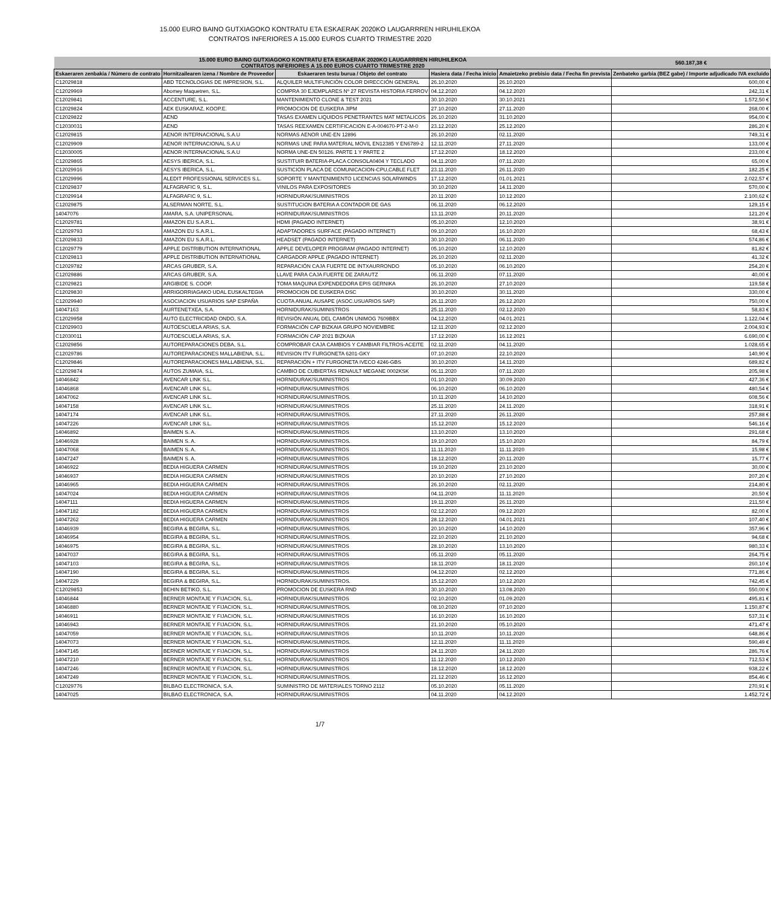15.000 EURO BAINO GUTXIAGOKO KONTRATU ETA ESKAERAK 2020KO LAUGARRREN HIRUHILEKOA
CONTRATOS INFERIORES A 15.000 EUROS CUARTO TRIMESTRE 2020
| 15.000 EURO BAINO GUTXIAGOKO KONTRATU ETA ESKAERAK 2020KO LAUGARRREN HIRUHILEKOA CONTRATOS INFERIORES A 15.000 EUROS CUARTO TRIMESTRE 2020 | | | | | 560.187,38 € |
| Eskaeraren zenbakia / Número de contrato | Hornitzailearen izena / Nombre de Proveedor | Eskaeraren testu burua / Objeto del contrato | Hasiera data / Fecha inicio | Amaietzeko prebisio data / Fecha fin prevista | Zenbateko garbia (BEZ gabe) / Importe adjudicado IVA excluido |
| C12029818 | ABD TECNOLOGIAS DE IMPRESION, S.L. | ALQUILER MULTIFUNCIÓN COLOR DIRECCIÓN GENERAL | 26.10.2020 | 26.10.2020 | 600,00 € |
| C12029969 | Abomey Maquetren, S.L. | COMPRA 30 EJEMPLARES Nº 27 REVISTA HISTORIA FERROV | 04.12.2020 | 04.12.2020 | 242,31 € |
| C12029841 | ACCENTURE, S.L. | MANTENIMIENTO CLONE & TEST 2021 | 30.10.2020 | 30.10.2021 | 1.572,50 € |
| C12029824 | AEK EUSKARAZ, KOOP.E. | PROMOCION DE EUSKERA JIPM | 27.10.2020 | 27.11.2020 | 268,00 € |
| C12029822 | AEND | TASAS EXAMEN LIQUIDOS PENETRANTES MAT METALICOS | 26.10.2020 | 31.10.2020 | 954,00 € |
| C12030031 | AEND | TASAS REEXAMEN CERTIFICACION E-A-004670-PT-2-M-0 | 23.12.2020 | 25.12.2020 | 286,20 € |
| C12029815 | AENOR INTERNACIONAL S.A.U | NORMAS AENOR UNE-EN 12896 | 26.10.2020 | 02.11.2020 | 749,31 € |
| C12029909 | AENOR INTERNACIONAL S.A.U | NORMAS UNE PARA MATERIAL MOVIL EN12385 Y EN6789-2 | 12.11.2020 | 27.11.2020 | 133,00 € |
| C12030005 | AENOR INTERNACIONAL S.A.U | NORMA UNE-EN 50126. PARTE 1 Y PARTE 2 | 17.12.2020 | 18.12.2020 | 233,00 € |
| C12029865 | AESYS IBERICA, S.L. | SUSTITUIR BATERIA-PLACA CONSOLA0404 Y TECLADO | 04.11.2020 | 07.11.2020 | 65,00 € |
| C12029916 | AESYS IBERICA, S.L. | SUSTICION PLACA DE COMUNICACION-CPU,CABLE FLET | 23.11.2020 | 26.11.2020 | 182,25 € |
| C12029996 | ALEDIT PROFESSIONAL SERVICES S.L. | SOPORTE Y MANTENIMIENTO LICENCIAS SOLARWINDS | 17.12.2020 | 01.01.2021 | 2.022,57 € |
| C12029837 | ALFAGRAFIC 9, S.L. | VINILOS PARA EXPOSITORES | 30.10.2020 | 14.11.2020 | 570,00 € |
| C12029914 | ALFAGRAFIC 9, S.L. | HORNIDURAK/SUMINISTROS | 20.11.2020 | 10.12.2020 | 2.100,62 € |
| C12029875 | ALSERMAN NORTE, S.L. | SUSTITUCION BATERIA A CONTADOR DE GAS | 06.11.2020 | 06.12.2020 | 129,15 € |
| 14047076 | AMARA, S.A. UNIPERSONAL | HORNIDURAK/SUMINISTROS | 13.11.2020 | 20.11.2020 | 121,20 € |
| C12029781 | AMAZON EU S.A.R.L. | HDMI (PAGADO INTERNET) | 05.10.2020 | 12.10.2020 | 38,91 € |
| C12029793 | AMAZON EU S.A.R.L. | ADAPTADORES SURFACE (PAGADO INTERNET) | 09.10.2020 | 16.10.2020 | 68,43 € |
| C12029833 | AMAZON EU S.A.R.L. | HEADSET (PAGADO INTERNET) | 30.10.2020 | 06.11.2020 | 574,86 € |
| C12029779 | APPLE DISTRIBUTION INTERNATIONAL | APPLE DEVELOPER PROGRAM (PAGADO INTERNET) | 05.10.2020 | 12.10.2020 | 81,82 € |
| C12029813 | APPLE DISTRIBUTION INTERNATIONAL | CARGADOR APPLE (PAGADO INTERNET) | 26.10.2020 | 02.11.2020 | 41,32 € |
| C12029782 | ARCAS GRUBER, S.A. | REPARACIÓN CAJA FUERTE DE INTXAURRONDO | 05.10.2020 | 06.10.2020 | 254,20 € |
| C12029886 | ARCAS GRUBER, S.A. | LLAVE PARA CAJA FUERTE DE ZARAUTZ | 06.11.2020 | 07.11.2020 | 40,00 € |
| C12029821 | ARGIBIDE S. COOP. | TOMA MAQUINA EXPENDEDORA EPIS GERNIKA | 26.10.2020 | 27.10.2020 | 119,58 € |
| C12029830 | ARRIGORRIAGAKO UDAL EUSKALTEGIA | PROMOCION DE EUSKERA DSC | 30.10.2020 | 30.11.2020 | 330,00 € |
| C12029940 | ASOCIACION USUARIOS SAP ESPAÑA | CUOTA ANUAL AUSAPE (ASOC.USUARIOS SAP) | 26.11.2020 | 26.12.2020 | 750,00 € |
| 14047163 | AURTENETXEA, S.A. | HORNIDURAK/SUMINISTROS | 25.11.2020 | 02.12.2020 | 58,83 € |
| C12029958 | AUTO ELECTRICIDAD ONDO, S.A. | REVISIÓN ANUAL DEL CAMIÓN UNIMOG 7609BBX | 04.12.2020 | 04.01.2021 | 1.122,04 € |
| C12029903 | AUTOESCUELA ARIAS, S.A. | FORMACIÓN CAP BIZKAIA GRUPO NOVIEMBRE | 12.11.2020 | 02.12.2020 | 2.004,93 € |
| C12030011 | AUTOESCUELA ARIAS, S.A. | FORMACIÓN CAP 2021 BIZKAIA | 17.12.2020 | 16.12.2021 | 6.690,00 € |
| C12029856 | AUTOREPARACIONES DEBA, S.L. | COMPROBAR CAJA CAMBIOS Y CAMBIAR FILTROS-ACEITE | 02.11.2020 | 04.11.2020 | 1.028,65 € |
| C12029786 | AUTOREPARACIONES MALLABIENA, S.L. | REVISION ITV FURGONETA 6201-GKY | 07.10.2020 | 22.10.2020 | 140,90 € |
| C12029846 | AUTOREPARACIONES MALLABIENA, S.L. | REPARACIÓN + ITV FURGONETA IVECO 4246-GBS | 30.10.2020 | 14.11.2020 | 689,82 € |
| C12029874 | AUTOS ZUMAIA, S.L. | CAMBIO DE CUBIERTAS RENAULT MEGANE 0002KSK | 06.11.2020 | 07.11.2020 | 205,98 € |
| 14046842 | AVENCAR LINK S.L. | HORNIDURAK/SUMINISTROS | 01.10.2020 | 30.09.2020 | 427,36 € |
| 14046868 | AVENCAR LINK S.L. | HORNIDURAK/SUMINISTROS | 06.10.2020 | 06.10.2020 | 480,54 € |
| 14047062 | AVENCAR LINK S.L. | HORNIDURAK/SUMINISTROS. | 10.11.2020 | 14.10.2020 | 608,56 € |
| 14047158 | AVENCAR LINK S.L. | HORNIDURAK/SUMINISTROS | 25.11.2020 | 24.11.2020 | 318,91 € |
| 14047174 | AVENCAR LINK S.L. | HORNIDURAK/SUMINISTROS. | 27.11.2020 | 26.11.2020 | 257,88 € |
| 14047226 | AVENCAR LINK S.L. | HORNIDURAK/SUMINISTROS | 15.12.2020 | 15.12.2020 | 546,16 € |
| 14046892 | BAIMEN S. A. | HORNIDURAK/SUMINISTROS | 13.10.2020 | 13.10.2020 | 291,68 € |
| 14046928 | BAIMEN S. A. | HORNIDURAK/SUMINISTROS. | 19.10.2020 | 15.10.2020 | 84,79 € |
| 14047068 | BAIMEN S. A. | HORNIDURAK/SUMINISTROS | 11.11.2020 | 11.11.2020 | 15,98 € |
| 14047247 | BAIMEN S. A. | HORNIDURAK/SUMINISTROS | 18.12.2020 | 20.11.2020 | 15,77 € |
| 14046922 | BEDIA HIGUERA CARMEN | HORNIDURAK/SUMINISTROS | 19.10.2020 | 23.10.2020 | 30,00 € |
| 14046937 | BEDIA HIGUERA CARMEN | HORNIDURAK/SUMINISTROS | 20.10.2020 | 27.10.2020 | 207,20 € |
| 14046965 | BEDIA HIGUERA CARMEN | HORNIDURAK/SUMINISTROS | 26.10.2020 | 02.11.2020 | 214,80 € |
| 14047024 | BEDIA HIGUERA CARMEN | HORNIDURAK/SUMINISTROS | 04.11.2020 | 11.11.2020 | 20,50 € |
| 14047111 | BEDIA HIGUERA CARMEN | HORNIDURAK/SUMINISTROS | 19.11.2020 | 26.11.2020 | 211,50 € |
| 14047182 | BEDIA HIGUERA CARMEN | HORNIDURAK/SUMINISTROS | 02.12.2020 | 09.12.2020 | 82,00 € |
| 14047262 | BEDIA HIGUERA CARMEN | HORNIDURAK/SUMINISTROS | 28.12.2020 | 04.01.2021 | 107,40 € |
| 14046939 | BEGIRA & BEGIRA, S.L. | HORNIDURAK/SUMINISTROS. | 20.10.2020 | 14.10.2020 | 357,96 € |
| 14046954 | BEGIRA & BEGIRA, S.L. | HORNIDURAK/SUMINISTROS. | 22.10.2020 | 21.10.2020 | 94,68 € |
| 14046975 | BEGIRA & BEGIRA, S.L. | HORNIDURAK/SUMINISTROS | 28.10.2020 | 13.10.2020 | 980,33 € |
| 14047037 | BEGIRA & BEGIRA, S.L. | HORNIDURAK/SUMINISTROS | 05.11.2020 | 05.11.2020 | 264,75 € |
| 14047103 | BEGIRA & BEGIRA, S.L. | HORNIDURAK/SUMINISTROS | 18.11.2020 | 18.11.2020 | 260,10 € |
| 14047190 | BEGIRA & BEGIRA, S.L. | HORNIDURAK/SUMINISTROS | 04.12.2020 | 02.12.2020 | 771,86 € |
| 14047229 | BEGIRA & BEGIRA, S.L. | HORNIDURAK/SUMINISTROS. | 15.12.2020 | 10.12.2020 | 742,45 € |
| C12029853 | BEHIN BETIKO, S.L. | PROMOCION DE EUSKERA RND | 30.10.2020 | 13.08.2020 | 550,00 € |
| 14046844 | BERNER MONTAJE Y FIJACION, S.L. | HORNIDURAK/SUMINISTROS | 02.10.2020 | 01.09.2020 | 495,81 € |
| 14046880 | BERNER MONTAJE Y FIJACION, S.L. | HORNIDURAK/SUMINISTROS. | 08.10.2020 | 07.10.2020 | 1.150,87 € |
| 14046911 | BERNER MONTAJE Y FIJACION, S.L. | HORNIDURAK/SUMINISTROS | 16.10.2020 | 16.10.2020 | 537,31 € |
| 14046943 | BERNER MONTAJE Y FIJACION, S.L. | HORNIDURAK/SUMINISTROS | 21.10.2020 | 05.10.2020 | 471,47 € |
| 14047059 | BERNER MONTAJE Y FIJACION, S.L. | HORNIDURAK/SUMINISTROS | 10.11.2020 | 10.11.2020 | 648,86 € |
| 14047073 | BERNER MONTAJE Y FIJACION, S.L. | HORNIDURAK/SUMINISTROS. | 12.11.2020 | 11.11.2020 | 590,49 € |
| 14047145 | BERNER MONTAJE Y FIJACION, S.L. | HORNIDURAK/SUMINISTROS | 24.11.2020 | 24.11.2020 | 286,76 € |
| 14047210 | BERNER MONTAJE Y FIJACION, S.L. | HORNIDURAK/SUMINISTROS | 11.12.2020 | 10.12.2020 | 712,53 € |
| 14047246 | BERNER MONTAJE Y FIJACION, S.L. | HORNIDURAK/SUMINISTROS | 18.12.2020 | 18.12.2020 | 938,22 € |
| 14047249 | BERNER MONTAJE Y FIJACION, S.L. | HORNIDURAK/SUMINISTROS. | 21.12.2020 | 16.12.2020 | 854,46 € |
| C12029776 | BILBAO ELECTRONICA, S.A. | SUMINISTRO DE MATERIALES TORNO 2112 | 05.10.2020 | 05.11.2020 | 270,91 € |
| 14047025 | BILBAO ELECTRONICA, S.A. | HORNIDURAK/SUMINISTROS | 04.11.2020 | 04.12.2020 | 1.452,72 € |
1/7